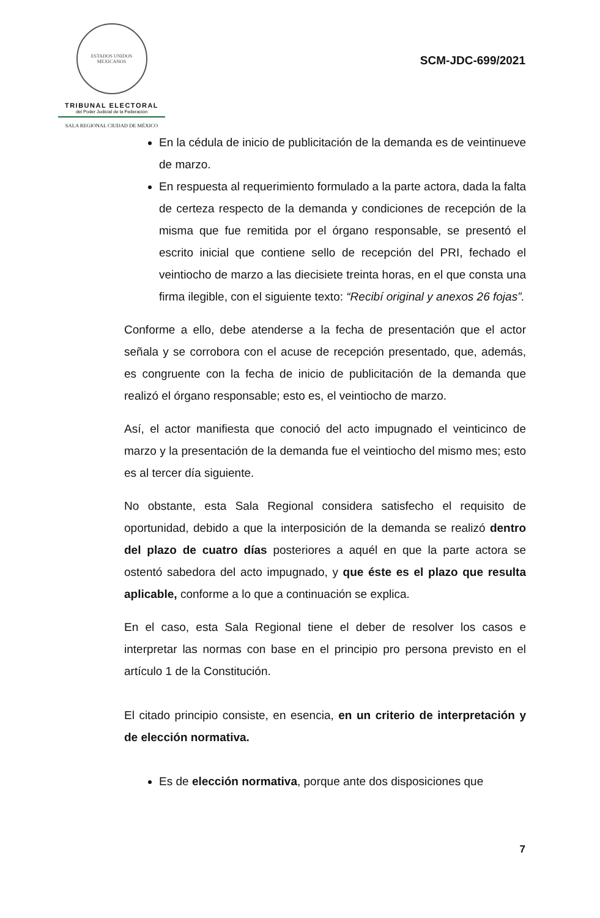ESTADOS UNIDOS MEXICANOS
TRIBUNAL ELECTORAL
del Poder Judicial de la Federación
SALA REGIONAL CIUDAD DE MÉXICO
SCM-JDC-699/2021
En la cédula de inicio de publicitación de la demanda es de veintinueve de marzo.
En respuesta al requerimiento formulado a la parte actora, dada la falta de certeza respecto de la demanda y condiciones de recepción de la misma que fue remitida por el órgano responsable, se presentó el escrito inicial que contiene sello de recepción del PRI, fechado el veintiocho de marzo a las diecisiete treinta horas, en el que consta una firma ilegible, con el siguiente texto: “Recibí original y anexos 26 fojas”.
Conforme a ello, debe atenderse a la fecha de presentación que el actor señala y se corrobora con el acuse de recepción presentado, que, además, es congruente con la fecha de inicio de publicitación de la demanda que realizó el órgano responsable; esto es, el veintiocho de marzo.
Así, el actor manifiesta que conoció del acto impugnado el veinticinco de marzo y la presentación de la demanda fue el veintiocho del mismo mes; esto es al tercer día siguiente.
No obstante, esta Sala Regional considera satisfecho el requisito de oportunidad, debido a que la interposición de la demanda se realizó dentro del plazo de cuatro días posteriores a aquél en que la parte actora se ostentó sabedora del acto impugnado, y que éste es el plazo que resulta aplicable, conforme a lo que a continuación se explica.
En el caso, esta Sala Regional tiene el deber de resolver los casos e interpretar las normas con base en el principio pro persona previsto en el artículo 1 de la Constitución.
El citado principio consiste, en esencia, en un criterio de interpretación y de elección normativa.
Es de elección normativa, porque ante dos disposiciones que
7